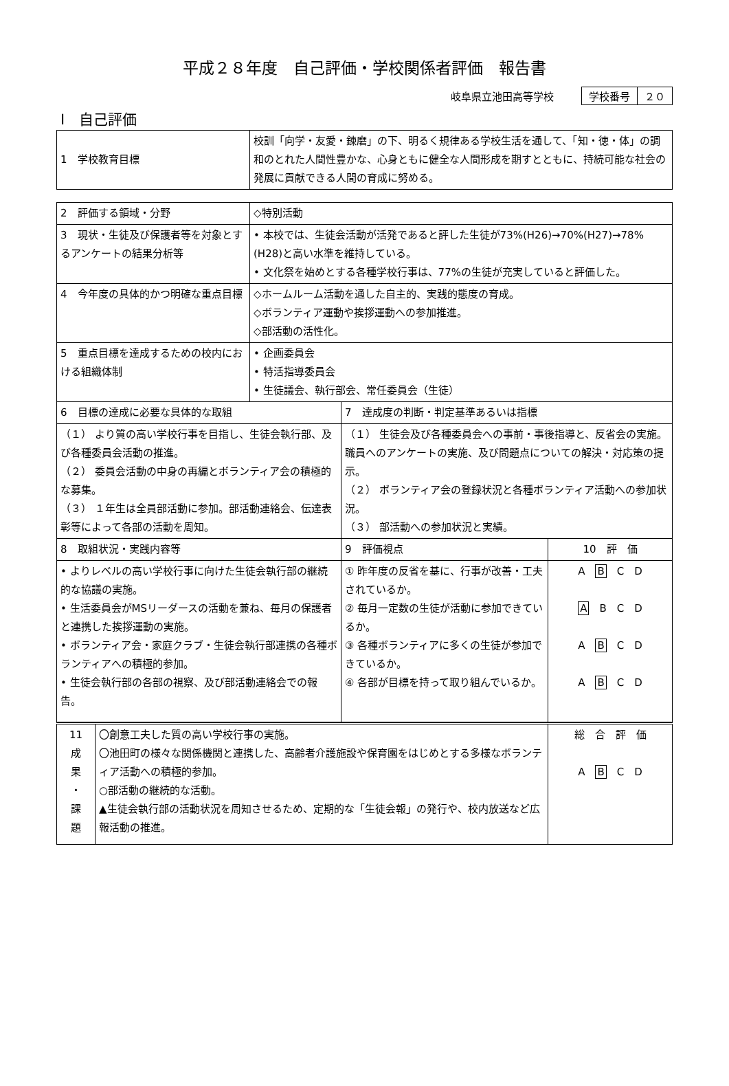平成２８年度　自己評価・学校関係者評価　報告書
岐阜県立池田高等学校
| 学校番号 | ２０ |
Ⅰ　自己評価
| 1 学校教育目標 | 校訓「向学・友愛・錬磨」の下、明るく規律ある学校生活を通して、「知・徳・体」の調和のとれた人間性豊かな、心身ともに健全な人間形成を期すとともに、持続可能な社会の発展に貢献できる人間の育成に努める。 |
| 2 評価する領域・分野 | ◇特別活動 | | |
| 3 現状・生徒及び保護者等を対象とするアンケートの結果分析等 | • 本校では、生徒会活動が活発であると評した生徒が73%(H26)→70%(H27)→78%(H28)と高い水準を維持している。 • 文化祭を始めとする各種学校行事は、77%の生徒が充実していると評価した。 | | |
| 4 今年度の具体的かつ明確な重点目標 | ◇ホームルーム活動を通した自主的、実践的態度の育成。 ◇ボランティア運動や挨拶運動への参加推進。 ◇部活動の活性化。 | | |
| 5 重点目標を達成するための校内における組織体制 | • 企画委員会 • 特活指導委員会 • 生徒議会、執行部会、常任委員会（生徒） | | |
| 6 目標の達成に必要な具体的な取組 | | 7 達成度の判断・判定基準あるいは指標 | |
| （１） より質の高い学校行事を目指し、生徒会執行部、及び各種委員会活動の推進。 （２） 委員会活動の中身の再編とボランティア会の積極的な募集。 （３） １年生は全員部活動に参加。部活動連絡会、伝達表彰等によって各部の活動を周知。 | | （１） 生徒会及び各種委員会への事前・事後指導と、反省会の実施。職員へのアンケートの実施、及び問題点についての解決・対応策の提示。 （２） ボランティア会の登録状況と各種ボランティア活動への参加状況。 （３） 部活動への参加状況と実績。 | |
| 8 取組状況・実践内容等 | | 9 評価視点 | 10 評 価 |
| • よりレベルの高い学校行事に向けた生徒会執行部の継続的な協議の実施。 • 生活委員会がMSリーダースの活動を兼ね、毎月の保護者と連携した挨拶運動の実施。 • ボランティア会・家庭クラブ・生徒会執行部連携の各種ボランティアへの積極的参加。 • 生徒会執行部の各部の視察、及び部活動連絡会での報告。 | | ① 昨年度の反省を基に、行事が改善・工夫されているか。 ② 毎月一定数の生徒が活動に参加できているか。 ③ 各種ボランティアに多くの生徒が参加できているか。 ④ 各部が目標を持って取り組んでいるか。 | A B C D A B C D A B C D A B C D |
| 11 成 果 ・ 課 題 | 〇創意工夫した質の高い学校行事の実施。 〇池田町の様々な関係機関と連携した、高齢者介護施設や保育園をはじめとする多様なボランティア活動への積極的参加。 ○部活動の継続的な活動。 ▲生徒会執行部の活動状況を周知させるため、定期的な「生徒会報」の発行や、校内放送など広報活動の推進。 | 総 合 評 価 A B C D |